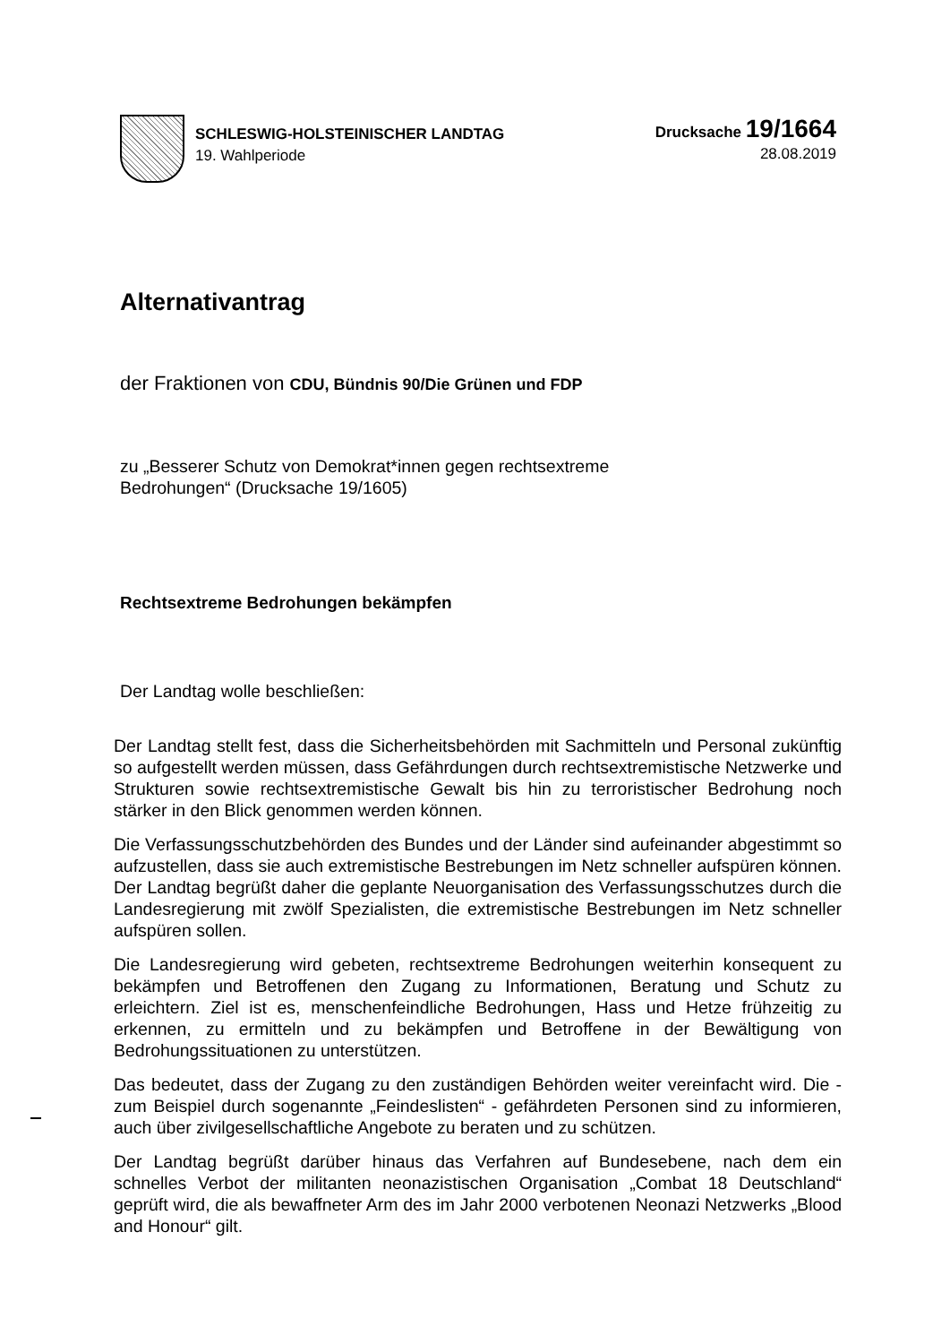SCHLESWIG-HOLSTEINISCHER LANDTAG
19. Wahlperiode
Drucksache 19/1664
28.08.2019
Alternativantrag
der Fraktionen von CDU, Bündnis 90/Die Grünen und FDP
zu „Besserer Schutz von Demokrat*innen gegen rechtsextreme
Bedrohungen“ (Drucksache 19/1605)
Rechtsextreme Bedrohungen bekämpfen
Der Landtag wolle beschließen:
Der Landtag stellt fest, dass die Sicherheitsbehörden mit Sachmitteln und Personal zukünftig so aufgestellt werden müssen, dass Gefährdungen durch rechtsextremistische Netzwerke und Strukturen sowie rechtsextremistische Gewalt bis hin zu terroristischer Bedrohung noch stärker in den Blick genommen werden können.
Die Verfassungsschutzbehörden des Bundes und der Länder sind aufeinander abgestimmt so aufzustellen, dass sie auch extremistische Bestrebungen im Netz schneller aufspüren können. Der Landtag begrüßt daher die geplante Neuorganisation des Verfassungsschutzes durch die Landesregierung mit zwölf Spezialisten, die extremistische Bestrebungen im Netz schneller aufspüren sollen.
Die Landesregierung wird gebeten, rechtsextreme Bedrohungen weiterhin konsequent zu bekämpfen und Betroffenen den Zugang zu Informationen, Beratung und Schutz zu erleichtern. Ziel ist es, menschenfeindliche Bedrohungen, Hass und Hetze frühzeitig zu erkennen, zu ermitteln und zu bekämpfen und Betroffene in der Bewältigung von Bedrohungssituationen zu unterstützen.
Das bedeutet, dass der Zugang zu den zuständigen Behörden weiter vereinfacht wird. Die - zum Beispiel durch sogenannte „Feindeslisten“ - gefährdeten Personen sind zu informieren, auch über zivilgesellschaftliche Angebote zu beraten und zu schützen.
Der Landtag begrüßt darüber hinaus das Verfahren auf Bundesebene, nach dem ein schnelles Verbot der militanten neonazistischen Organisation „Combat 18 Deutschland“ geprüft wird, die als bewaffneter Arm des im Jahr 2000 verbotenen Neonazi Netzwerks „Blood and Honour“ gilt.